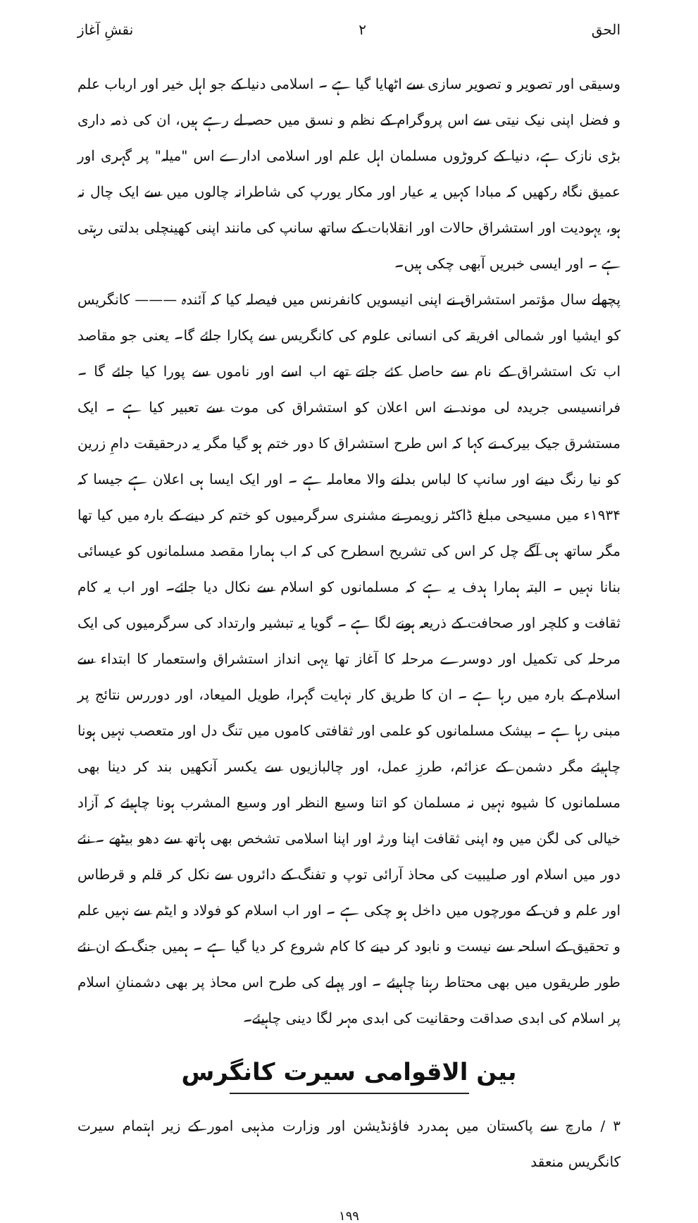الحق ۲ نقشِ آغاز
وسیقی اور تصویر و تصویر سازی سے اٹھایا گیا ہے ۔ اسلامی دنیا کے جو اہل خیر اور ارباب علم و فضل اپنی نیک نیتی سے اس پروگرام کے نظم و نسق میں حصہ لے رہے ہیں، ان کی ذمہ داری بڑی نازک ہے، دنیا کے کروڑوں مسلمان اہل علم اور اسلامی ادارے اس "میلہ" پر گہری اور عمیق نگاہ رکھیں کہ مبادا کہیں یہ عیار اور مکار یورپ کی شاطرانہ چالوں میں سے ایک چال نہ ہو، یہودیت اور استشراق حالات اور انقلابات کے ساتھ سانپ کی مانند اپنی کھینچلی بدلتی رہتی ہے ۔ اور ایسی خبریں آبھی چکی ہیں۔
پچھلے سال مؤتمر استشراق نے اپنی انیسویں کانفرنس میں فیصلہ کیا کہ آئندہ ——— کانگریس کو ایشیا اور شمالی افریقہ کی انسانی علوم کی کانگریس سے پکارا جائے گا۔ یعنی جو مقاصد اب تک استشراق کے نام سے حاصل کئے جاتے تھے اب اسے اور ناموں سے پورا کیا جائے گا ۔ فرانسیسی جریدہ لی موند نے اس اعلان کو استشراق کی موت سے تعبیر کیا ہے ۔ ایک مستشرق جیک بیرک نے کہا کہ اس طرح استشراق کا دور ختم ہو گیا مگر یہ درحقیقت دامِ زرین کو نیا رنگ دینے اور سانپ کا لباس بدلنے والا معاملہ ہے ۔ اور ایک ایسا ہی اعلان ہے جیسا کہ ۱۹۳۴ء میں مسیحی مبلغ ڈاکٹر زویمر نے مشنری سرگرمیوں کو ختم کر دینے کے بارہ میں کیا تھا مگر ساتھ ہی آگے چل کر اس کی تشریح اسطرح کی کہ اب ہمارا مقصد مسلمانوں کو عیسائی بنانا نہیں ۔ البتہ ہمارا ہدف یہ ہے کہ مسلمانوں کو اسلام سے نکال دیا جائے۔ اور اب یہ کام ثقافت و کلچر اور صحافت کے ذریعہ ہونے لگا ہے ۔ گویا یہ تبشیر وارتداد کی سرگرمیوں کی ایک مرحلہ کی تکمیل اور دوسرے مرحلہ کا آغاز تھا یہی انداز استشراق واستعمار کا ابتداء سے اسلام کے بارہ میں رہا ہے ۔ ان کا طریق کار نہایت گہرا، طویل المیعاد، اور دوررس نتائج پر مبنی رہا ہے ۔ بیشک مسلمانوں کو علمی اور ثقافتی کاموں میں تنگ دل اور متعصب نہیں ہونا چاہیئے مگر دشمن کے عزائم، طرزِ عمل، اور چالبازیوں سے یکسر آنکھیں بند کر دینا بھی مسلمانوں کا شیوہ نہیں نہ مسلمان کو اتنا وسیع النظر اور وسیع المشرب ہونا چاہیئے کہ آزاد خیالی کی لگن میں وہ اپنی ثقافت اپنا ورثہ اور اپنا اسلامی تشخص بھی ہاتھ سے دھو بیٹھے ۔ نئے دور میں اسلام اور صلیبیت کی محاذ آرائی توپ و تفنگ کے دائروں سے نکل کر قلم و قرطاس اور علم و فن کے مورچوں میں داخل ہو چکی ہے ۔ اور اب اسلام کو فولاد و ایٹم سے نہیں علم و تحقیق کے اسلحہ سے نیست و نابود کر دینے کا کام شروع کر دیا گیا ہے ۔ ہمیں جنگ کے ان نئے طور طریقوں میں بھی محتاط رہنا چاہیئے ۔ اور پہلے کی طرح اس محاذ پر بھی دشمنانِ اسلام پر اسلام کی ابدی صداقت وحقانیت کی ابدی مہر لگا دینی چاہیئے۔
بین الاقوامی سیرت کانگرس
۳ / مارچ سے پاکستان میں ہمدرد فاؤنڈیشن اور وزارت مذہبی امور کے زیر اہتمام سیرت کانگریس منعقد
۱۹۹